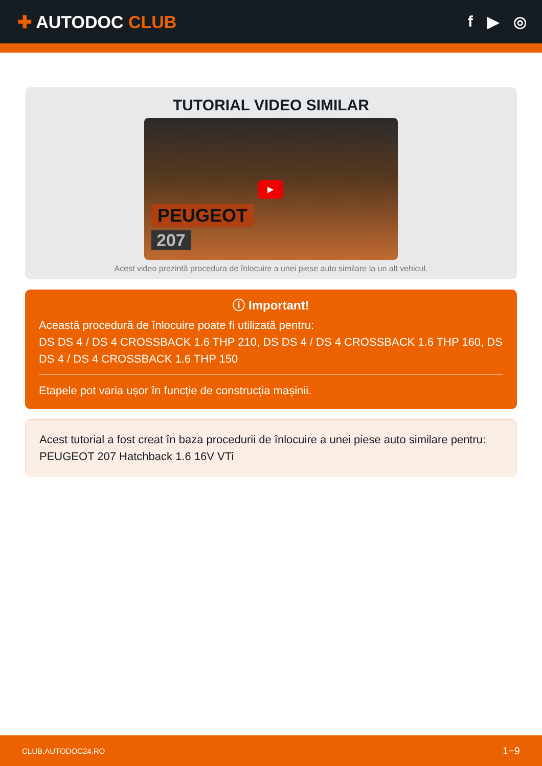✚ AUTODOC CLUB f ▶ ◎
TUTORIAL VIDEO SIMILAR
▶
PEUGEOT
207
Acest video prezintă procedura de înlocuire a unei piese auto similare la un alt vehicul.
ⓘ Important!
Această procedură de înlocuire poate fi utilizată pentru:
DS DS 4 / DS 4 CROSSBACK 1.6 THP 210, DS DS 4 / DS 4 CROSSBACK 1.6 THP 160, DS DS 4 / DS 4 CROSSBACK 1.6 THP 150
Etapele pot varia ușor în funcție de construcția mașinii.
Acest tutorial a fost creat în baza procedurii de înlocuire a unei piese auto similare pentru: PEUGEOT 207 Hatchback 1.6 16V VTi
CLUB.AUTODOC24.RO 1−9